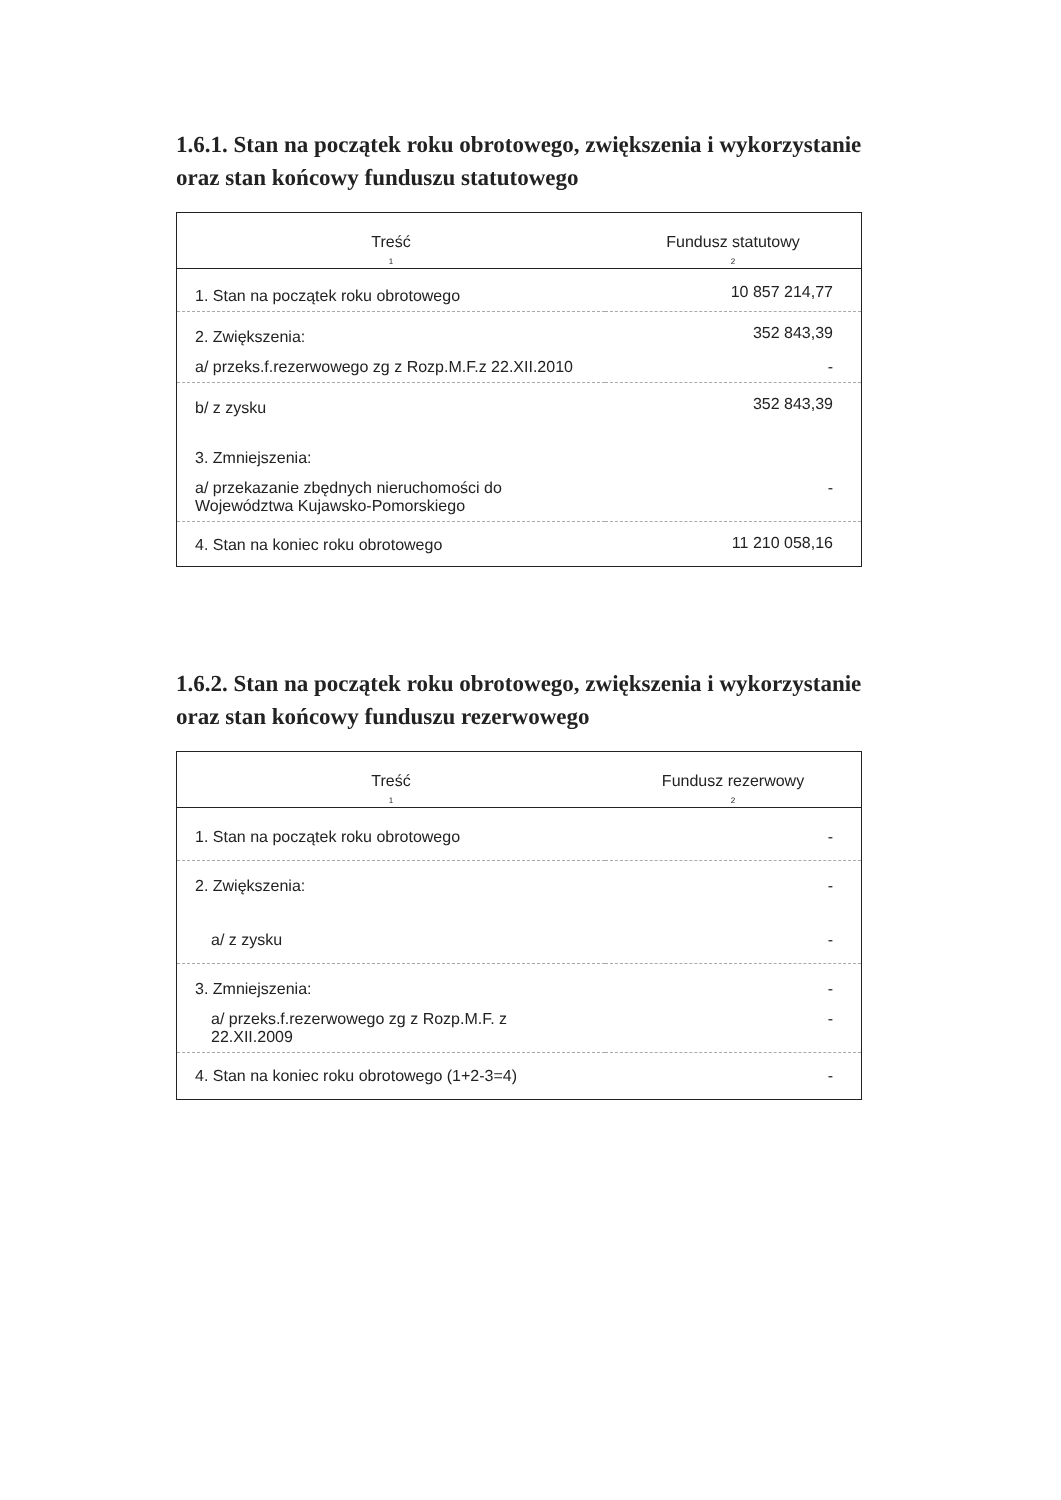1.6.1. Stan na początek roku obrotowego, zwiększenia i wykorzystanie oraz stan końcowy funduszu statutowego
| Treść | Fundusz statutowy |
| --- | --- |
| 1 | 2 |
| 1. Stan na początek roku obrotowego | 10 857 214,77 |
| 2. Zwiększenia: | 352 843,39 |
| a/ przeks.f.rezerwowego zg z Rozp.M.F.z 22.XII.2010 | - |
| b/ z zysku | 352 843,39 |
| 3. Zmniejszenia: | |
| a/ przekazanie zbędnych nieruchomości do Województwa Kujawsko-Pomorskiego | - |
| 4. Stan na koniec roku obrotowego | 11 210 058,16 |
1.6.2. Stan na początek roku obrotowego, zwiększenia i wykorzystanie oraz stan końcowy funduszu rezerwowego
| Treść | Fundusz rezerwowy |
| --- | --- |
| 1 | 2 |
| 1. Stan na początek roku obrotowego | - |
| 2. Zwiększenia: | - |
| a/ z zysku | - |
| 3. Zmniejszenia: | - |
| a/ przeks.f.rezerwowego zg z Rozp.M.F. z 22.XII.2009 | - |
| 4. Stan na koniec roku obrotowego (1+2-3=4) | - |